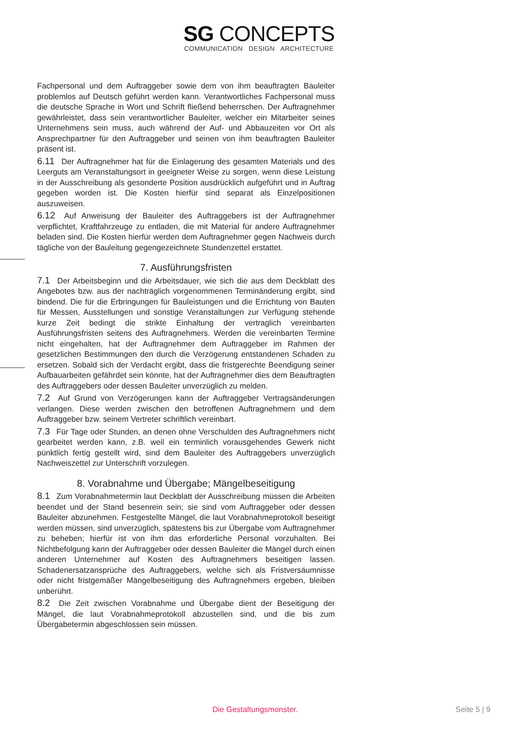SG CONCEPTS
COMMUNICATION DESIGN ARCHITECTURE
Fachpersonal und dem Auftraggeber sowie dem von ihm beauftragten Bauleiter problemlos auf Deutsch geführt werden kann. Verantwortliches Fachpersonal muss die deutsche Sprache in Wort und Schrift fließend beherrschen. Der Auftragnehmer gewährleistet, dass sein verantwortlicher Bauleiter, welcher ein Mitarbeiter seines Unternehmens sein muss, auch während der Auf- und Abbauzeiten vor Ort als Ansprechpartner für den Auftraggeber und seinen von ihm beauftragten Bauleiter präsent ist.
6.11 Der Auftragnehmer hat für die Einlagerung des gesamten Materials und des Leerguts am Veranstaltungsort in geeigneter Weise zu sorgen, wenn diese Leistung in der Ausschreibung als gesonderte Position ausdrücklich aufgeführt und in Auftrag gegeben worden ist. Die Kosten hierfür sind separat als Einzelpositionen auszuweisen.
6.12 Auf Anweisung der Bauleiter des Auftraggebers ist der Auftragnehmer verpflichtet, Kraftfahrzeuge zu entladen, die mit Material für andere Auftragnehmer beladen sind. Die Kosten hierfür werden dem Auftragnehmer gegen Nachweis durch tägliche von der Bauleitung gegengezeichnete Stundenzettel erstattet.
7. Ausführungsfristen
7.1 Der Arbeitsbeginn und die Arbeitsdauer, wie sich die aus dem Deckblatt des Angebotes bzw. aus der nachträglich vorgenommenen Terminänderung ergibt, sind bindend. Die für die Erbringungen für Bauleistungen und die Errichtung von Bauten für Messen, Ausstellungen und sonstige Veranstaltungen zur Verfügung stehende kurze Zeit bedingt die strikte Einhaltung der vertraglich vereinbarten Ausführungsfristen seitens des Auftragnehmers. Werden die vereinbarten Termine nicht eingehalten, hat der Auftragnehmer dem Auftraggeber im Rahmen der gesetzlichen Bestimmungen den durch die Verzögerung entstandenen Schaden zu ersetzen. Sobald sich der Verdacht ergibt, dass die fristgerechte Beendigung seiner Aufbauarbeiten gefährdet sein könnte, hat der Auftragnehmer dies dem Beauftragten des Auftraggebers oder dessen Bauleiter unverzüglich zu melden.
7.2 Auf Grund von Verzögerungen kann der Auftraggeber Vertragsänderungen verlangen. Diese werden zwischen den betroffenen Auftragnehmern und dem Auftraggeber bzw. seinem Vertreter schriftlich vereinbart.
7.3 Für Tage oder Stunden, an denen ohne Verschulden des Auftragnehmers nicht gearbeitet werden kann, z.B. weil ein terminlich vorausgehendes Gewerk nicht pünktlich fertig gestellt wird, sind dem Bauleiter des Auftraggebers unverzüglich Nachweiszettel zur Unterschrift vorzulegen.
8. Vorabnahme und Übergabe; Mängelbeseitigung
8.1 Zum Vorabnahmetermin laut Deckblatt der Ausschreibung müssen die Arbeiten beendet und der Stand besenrein sein; sie sind vom Auftraggeber oder dessen Bauleiter abzunehmen. Festgestellte Mängel, die laut Vorabnahmeprotokoll beseitigt werden müssen, sind unverzüglich, spätestens bis zur Übergabe vom Auftragnehmer zu beheben; hierfür ist von ihm das erforderliche Personal vorzuhalten. Bei Nichtbefolgung kann der Auftraggeber oder dessen Bauleiter die Mängel durch einen anderen Unternehmer auf Kosten des Auftragnehmers beseitigen lassen. Schadenersatzansprüche des Auftraggebers, welche sich als Fristversäumnisse oder nicht fristgemäßer Mängelbeseitigung des Auftragnehmers ergeben, bleiben unberührt.
8.2 Die Zeit zwischen Vorabnahme und Übergabe dient der Beseitigung der Mängel, die laut Vorabnahmeprotokoll abzustellen sind, und die bis zum Übergabetermin abgeschlossen sein müssen.
Die Gestaltungsmonster. Seite 5 | 9